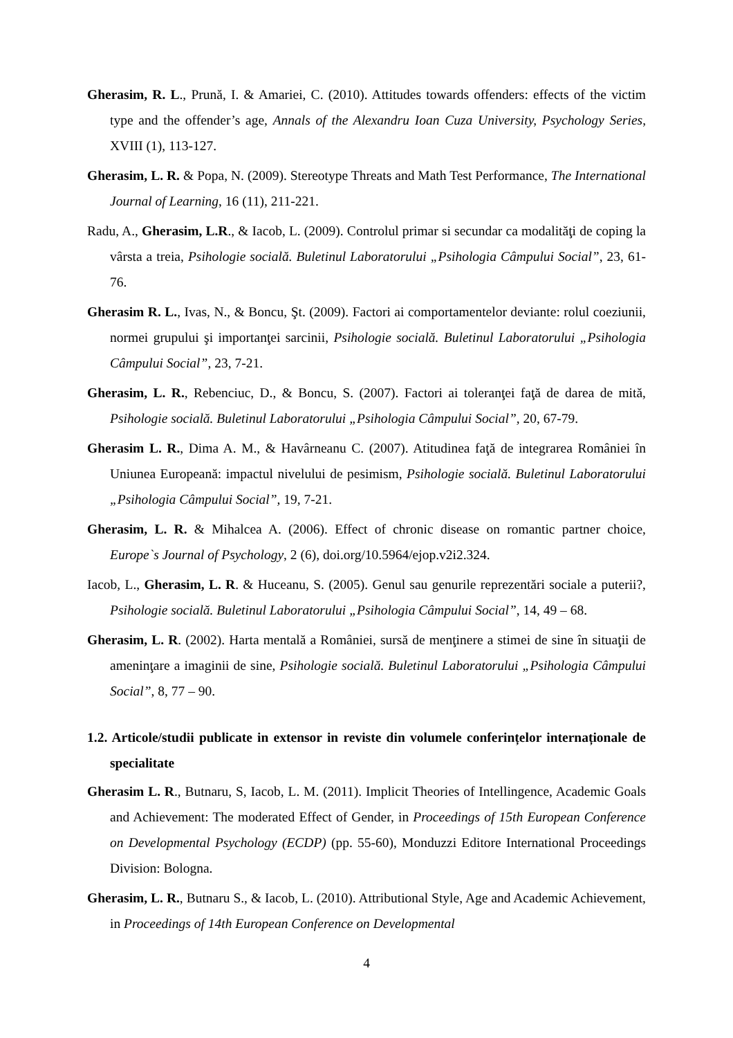Gherasim, R. L., Prună, I. & Amariei, C. (2010). Attitudes towards offenders: effects of the victim type and the offender’s age, Annals of the Alexandru Ioan Cuza University, Psychology Series, XVIII (1), 113-127.
Gherasim, L. R. & Popa, N. (2009). Stereotype Threats and Math Test Performance, The International Journal of Learning, 16 (11), 211-221.
Radu, A., Gherasim, L.R., & Iacob, L. (2009). Controlul primar si secundar ca modalităţi de coping la vârsta a treia, Psihologie socială. Buletinul Laboratorului „Psihologia Câmpului Social”, 23, 61-76.
Gherasim R. L., Ivas, N., & Boncu, Şt. (2009). Factori ai comportamentelor deviante: rolul coeziunii, normei grupului şi importanţei sarcinii, Psihologie socială. Buletinul Laboratorului „Psihologia Câmpului Social”, 23, 7-21.
Gherasim, L. R., Rebenciuc, D., & Boncu, S. (2007). Factori ai toleranţei faţă de darea de mită, Psihologie socială. Buletinul Laboratorului „Psihologia Câmpului Social”, 20, 67-79.
Gherasim L. R., Dima A. M., & Havârneanu C. (2007). Atitudinea faţă de integrarea României în Uniunea Europeană: impactul nivelului de pesimism, Psihologie socială. Buletinul Laboratorului „Psihologia Câmpului Social”, 19, 7-21.
Gherasim, L. R. & Mihalcea A. (2006). Effect of chronic disease on romantic partner choice, Europe`s Journal of Psychology, 2 (6), doi.org/10.5964/ejop.v2i2.324.
Iacob, L., Gherasim, L. R. & Huceanu, S. (2005). Genul sau genurile reprezentări sociale a puterii?, Psihologie socială. Buletinul Laboratorului „Psihologia Câmpului Social”, 14, 49 – 68.
Gherasim, L. R. (2002). Harta mentală a României, sursă de menţinere a stimei de sine în situaţii de ameninţare a imaginii de sine, Psihologie socială. Buletinul Laboratorului „Psihologia Câmpului Social”, 8, 77 – 90.
1.2. Articole/studii publicate in extensor in reviste din volumele conferințelor internaționale de specialitate
Gherasim L. R., Butnaru, S, Iacob, L. M. (2011). Implicit Theories of Intellingence, Academic Goals and Achievement: The moderated Effect of Gender, in Proceedings of 15th European Conference on Developmental Psychology (ECDP) (pp. 55-60), Monduzzi Editore International Proceedings Division: Bologna.
Gherasim, L. R., Butnaru S., & Iacob, L. (2010). Attributional Style, Age and Academic Achievement, in Proceedings of 14th European Conference on Developmental
4